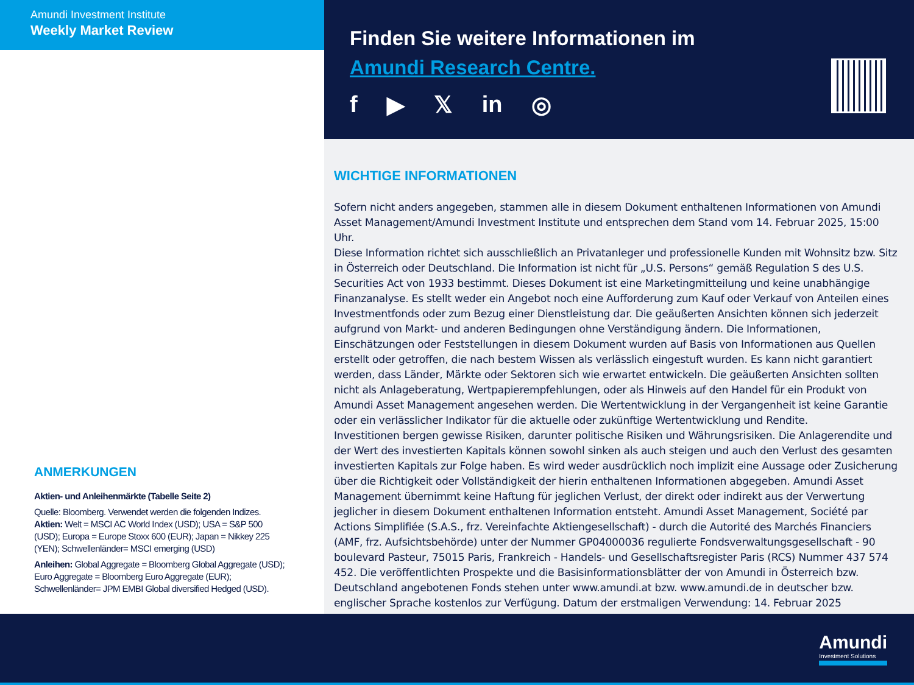Amundi Investment Institute
Weekly Market Review
ANMERKUNGEN
Aktien- und Anleihenmärkte (Tabelle Seite 2)
Quelle: Bloomberg. Verwendet werden die folgenden Indizes.
Aktien: Welt = MSCI AC World Index (USD); USA = S&P 500 (USD); Europa = Europe Stoxx 600 (EUR); Japan = Nikkey 225 (YEN); Schwellenländer= MSCI emerging (USD)
Anleihen: Global Aggregate = Bloomberg Global Aggregate (USD); Euro Aggregate = Bloomberg Euro Aggregate (EUR); Schwellenländer= JPM EMBI Global diversified Hedged (USD).
Finden Sie weitere Informationen im
Amundi Research Centre.
f ▶ 𝕏 in ◎
WICHTIGE INFORMATIONEN
Sofern nicht anders angegeben, stammen alle in diesem Dokument enthaltenen Informationen von Amundi Asset Management/Amundi Investment Institute und entsprechen dem Stand vom 14. Februar 2025, 15:00 Uhr.
Diese Information richtet sich ausschließlich an Privatanleger und professionelle Kunden mit Wohnsitz bzw. Sitz in Österreich oder Deutschland. Die Information ist nicht für „U.S. Persons“ gemäß Regulation S des U.S. Securities Act von 1933 bestimmt. Dieses Dokument ist eine Marketingmitteilung und keine unabhängige Finanzanalyse. Es stellt weder ein Angebot noch eine Aufforderung zum Kauf oder Verkauf von Anteilen eines Investmentfonds oder zum Bezug einer Dienstleistung dar. Die geäußerten Ansichten können sich jederzeit aufgrund von Markt- und anderen Bedingungen ohne Verständigung ändern. Die Informationen, Einschätzungen oder Feststellungen in diesem Dokument wurden auf Basis von Informationen aus Quellen erstellt oder getroffen, die nach bestem Wissen als verlässlich eingestuft wurden. Es kann nicht garantiert werden, dass Länder, Märkte oder Sektoren sich wie erwartet entwickeln. Die geäußerten Ansichten sollten nicht als Anlageberatung, Wertpapierempfehlungen, oder als Hinweis auf den Handel für ein Produkt von Amundi Asset Management angesehen werden. Die Wertentwicklung in der Vergangenheit ist keine Garantie oder ein verlässlicher Indikator für die aktuelle oder zukünftige Wertentwicklung und Rendite.
Investitionen bergen gewisse Risiken, darunter politische Risiken und Währungsrisiken. Die Anlagerendite und der Wert des investierten Kapitals können sowohl sinken als auch steigen und auch den Verlust des gesamten investierten Kapitals zur Folge haben. Es wird weder ausdrücklich noch implizit eine Aussage oder Zusicherung über die Richtigkeit oder Vollständigkeit der hierin enthaltenen Informationen abgegeben. Amundi Asset Management übernimmt keine Haftung für jeglichen Verlust, der direkt oder indirekt aus der Verwertung jeglicher in diesem Dokument enthaltenen Information entsteht. Amundi Asset Management, Société par Actions Simplifiée (S.A.S., frz. Vereinfachte Aktiengesellschaft) - durch die Autorité des Marchés Financiers (AMF, frz. Aufsichtsbehörde) unter der Nummer GP04000036 regulierte Fondsverwaltungsgesellschaft - 90 boulevard Pasteur, 75015 Paris, Frankreich - Handels- und Gesellschaftsregister Paris (RCS) Nummer 437 574 452. Die veröffentlichten Prospekte und die Basisinformationsblätter der von Amundi in Österreich bzw. Deutschland angebotenen Fonds stehen unter www.amundi.at bzw. www.amundi.de in deutscher bzw. englischer Sprache kostenlos zur Verfügung. Datum der erstmaligen Verwendung: 14. Februar 2025
Amundi
Investment Solutions